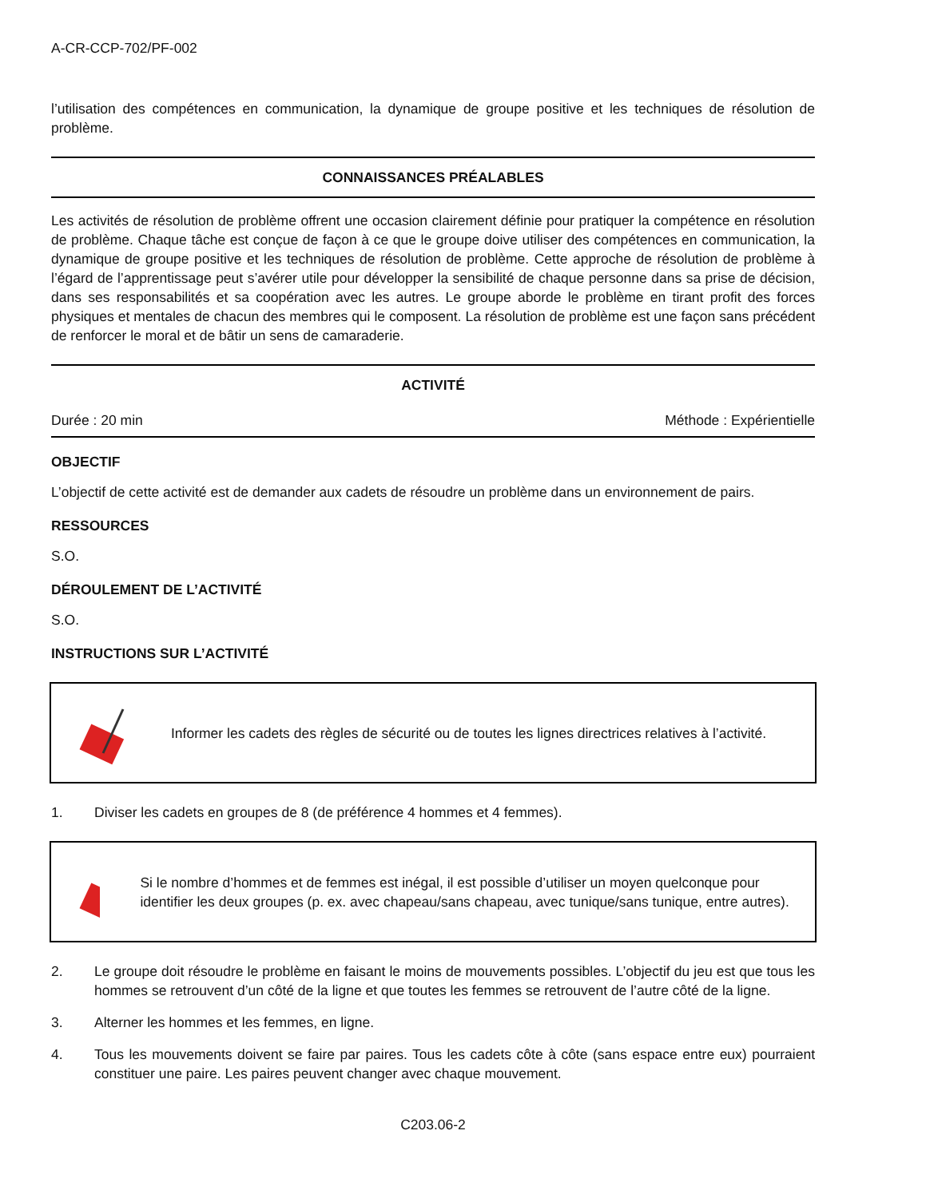A-CR-CCP-702/PF-002
l’utilisation des compétences en communication, la dynamique de groupe positive et les techniques de résolution de problème.
CONNAISSANCES PRÉALABLES
Les activités de résolution de problème offrent une occasion clairement définie pour pratiquer la compétence en résolution de problème. Chaque tâche est conçue de façon à ce que le groupe doive utiliser des compétences en communication, la dynamique de groupe positive et les techniques de résolution de problème. Cette approche de résolution de problème à l’égard de l’apprentissage peut s’avérer utile pour développer la sensibilité de chaque personne dans sa prise de décision, dans ses responsabilités et sa coopération avec les autres. Le groupe aborde le problème en tirant profit des forces physiques et mentales de chacun des membres qui le composent. La résolution de problème est une façon sans précédent de renforcer le moral et de bâtir un sens de camaraderie.
ACTIVITÉ
Durée : 20 min Méthode : Expérientielle
OBJECTIF
L’objectif de cette activité est de demander aux cadets de résoudre un problème dans un environnement de pairs.
RESSOURCES
S.O.
DÉROULEMENT DE L’ACTIVITÉ
S.O.
INSTRUCTIONS SUR L’ACTIVITÉ
Informer les cadets des règles de sécurité ou de toutes les lignes directrices relatives à l’activité.
1. Diviser les cadets en groupes de 8 (de préférence 4 hommes et 4 femmes).
Si le nombre d’hommes et de femmes est inégal, il est possible d’utiliser un moyen quelconque pour identifier les deux groupes (p. ex. avec chapeau/sans chapeau, avec tunique/sans tunique, entre autres).
2. Le groupe doit résoudre le problème en faisant le moins de mouvements possibles. L’objectif du jeu est que tous les hommes se retrouvent d’un côté de la ligne et que toutes les femmes se retrouvent de l’autre côté de la ligne.
3. Alterner les hommes et les femmes, en ligne.
4. Tous les mouvements doivent se faire par paires. Tous les cadets côte à côte (sans espace entre eux) pourraient constituer une paire. Les paires peuvent changer avec chaque mouvement.
C203.06-2